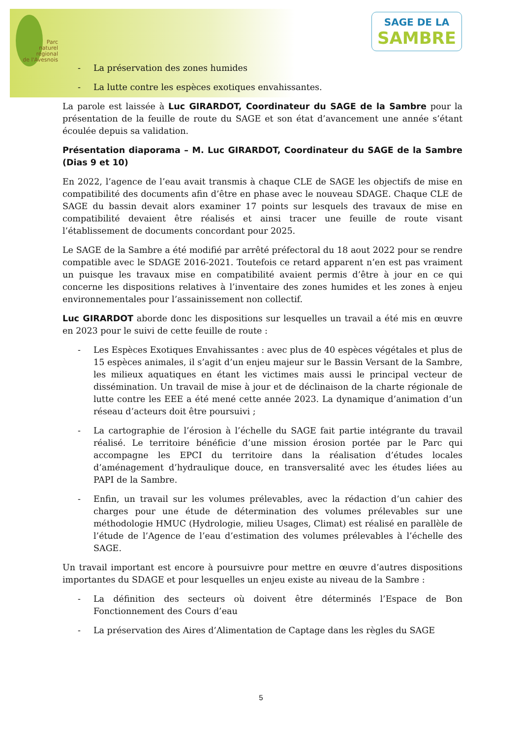Parc
naturel
régional
de l'Avesnois
SAGE DE LA
SAMBRE
- La préservation des zones humides
- La lutte contre les espèces exotiques envahissantes.
La parole est laissée à Luc GIRARDOT, Coordinateur du SAGE de la Sambre pour la présentation de la feuille de route du SAGE et son état d’avancement une année s’étant écoulée depuis sa validation.
Présentation diaporama – M. Luc GIRARDOT, Coordinateur du SAGE de la Sambre (Dias 9 et 10)
En 2022, l’agence de l’eau avait transmis à chaque CLE de SAGE les objectifs de mise en compatibilité des documents afin d’être en phase avec le nouveau SDAGE. Chaque CLE de SAGE du bassin devait alors examiner 17 points sur lesquels des travaux de mise en compatibilité devaient être réalisés et ainsi tracer une feuille de route visant l’établissement de documents concordant pour 2025.
Le SAGE de la Sambre a été modifié par arrêté préfectoral du 18 aout 2022 pour se rendre compatible avec le SDAGE 2016-2021. Toutefois ce retard apparent n’en est pas vraiment un puisque les travaux mise en compatibilité avaient permis d’être à jour en ce qui concerne les dispositions relatives à l’inventaire des zones humides et les zones à enjeu environnementales pour l’assainissement non collectif.
Luc GIRARDOT aborde donc les dispositions sur lesquelles un travail a été mis en œuvre en 2023 pour le suivi de cette feuille de route :
- Les Espèces Exotiques Envahissantes : avec plus de 40 espèces végétales et plus de 15 espèces animales, il s’agit d’un enjeu majeur sur le Bassin Versant de la Sambre, les milieux aquatiques en étant les victimes mais aussi le principal vecteur de dissémination. Un travail de mise à jour et de déclinaison de la charte régionale de lutte contre les EEE a été mené cette année 2023. La dynamique d’animation d’un réseau d’acteurs doit être poursuivi ;
- La cartographie de l’érosion à l’échelle du SAGE fait partie intégrante du travail réalisé. Le territoire bénéficie d’une mission érosion portée par le Parc qui accompagne les EPCI du territoire dans la réalisation d’études locales d’aménagement d’hydraulique douce, en transversalité avec les études liées au PAPI de la Sambre.
- Enfin, un travail sur les volumes prélevables, avec la rédaction d’un cahier des charges pour une étude de détermination des volumes prélevables sur une méthodologie HMUC (Hydrologie, milieu Usages, Climat) est réalisé en parallèle de l’étude de l’Agence de l’eau d’estimation des volumes prélevables à l’échelle des SAGE.
Un travail important est encore à poursuivre pour mettre en œuvre d’autres dispositions importantes du SDAGE et pour lesquelles un enjeu existe au niveau de la Sambre :
- La définition des secteurs où doivent être déterminés l’Espace de Bon Fonctionnement des Cours d’eau
- La préservation des Aires d’Alimentation de Captage dans les règles du SAGE
5